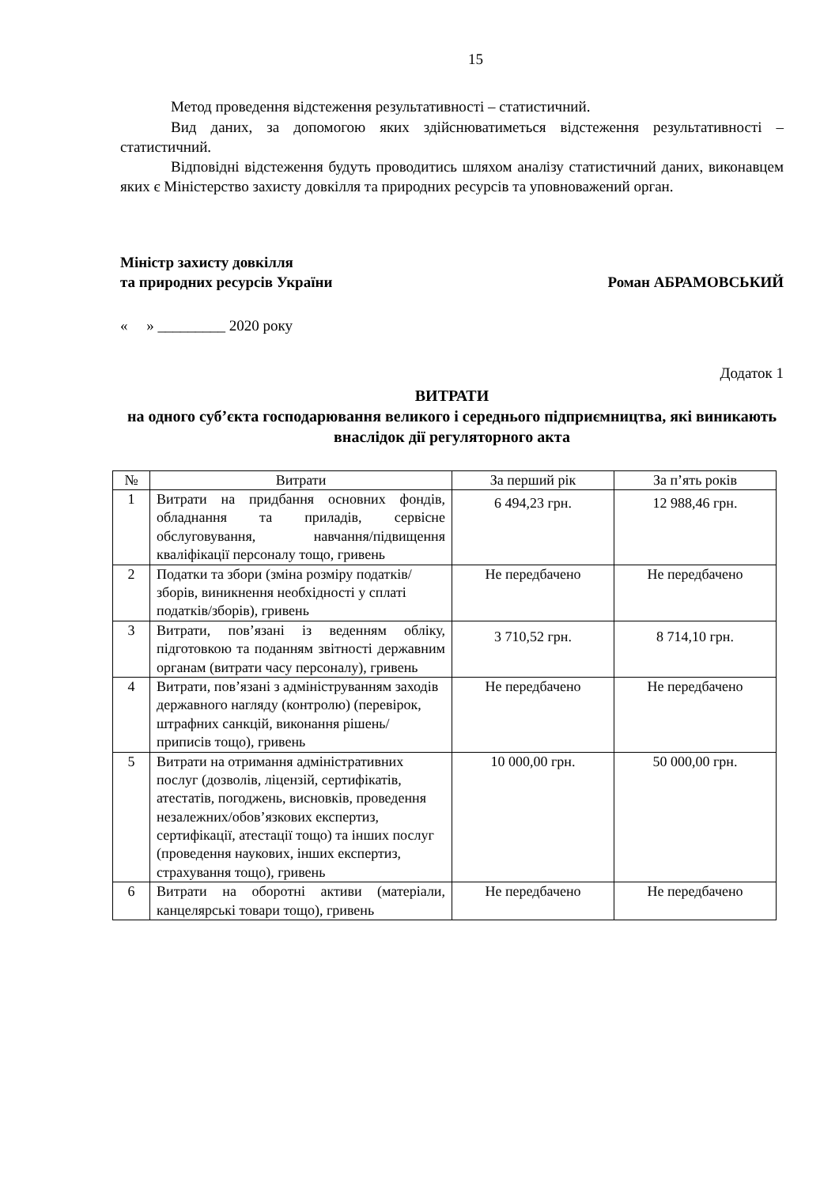15
Метод проведення відстеження результативності – статистичний.
Вид даних, за допомогою яких здійснюватиметься відстеження результативності – статистичний.
Відповідні відстеження будуть проводитись шляхом аналізу статистичний даних, виконавцем яких є Міністерство захисту довкілля та природних ресурсів та уповноважений орган.
Міністр захисту довкілля
та природних ресурсів України
Роман АБРАМОВСЬКИЙ
« » _________ 2020 року
Додаток 1
ВИТРАТИ
на одного суб’єкта господарювання великого і середнього підприємництва, які виникають внаслідок дії регуляторного акта
| № | Витрати | За перший рік | За п’ять років |
| --- | --- | --- | --- |
| 1 | Витрати на придбання основних фондів, обладнання та приладів, сервісне обслуговування, навчання/підвищення кваліфікації персоналу тощо, гривень | 6 494,23 грн. | 12 988,46 грн. |
| 2 | Податки та збори (зміна розміру податків/зборів, виникнення необхідності у сплаті податків/зборів), гривень | Не передбачено | Не передбачено |
| 3 | Витрати, пов’язані із веденням обліку, підготовкою та поданням звітності державним органам (витрати часу персоналу), гривень | 3 710,52 грн. | 8 714,10 грн. |
| 4 | Витрати, пов’язані з адмініструванням заходів державного нагляду (контролю) (перевірок, штрафних санкцій, виконання рішень/ приписів тощо), гривень | Не передбачено | Не передбачено |
| 5 | Витрати на отримання адміністративних послуг (дозволів, ліцензій, сертифікатів, атестатів, погоджень, висновків, проведення незалежних/обов’язкових експертиз, сертифікації, атестації тощо) та інших послуг (проведення наукових, інших експертиз, страхування тощо), гривень | 10 000,00 грн. | 50 000,00 грн. |
| 6 | Витрати на оборотні активи (матеріали, канцелярські товари тощо), гривень | Не передбачено | Не передбачено |